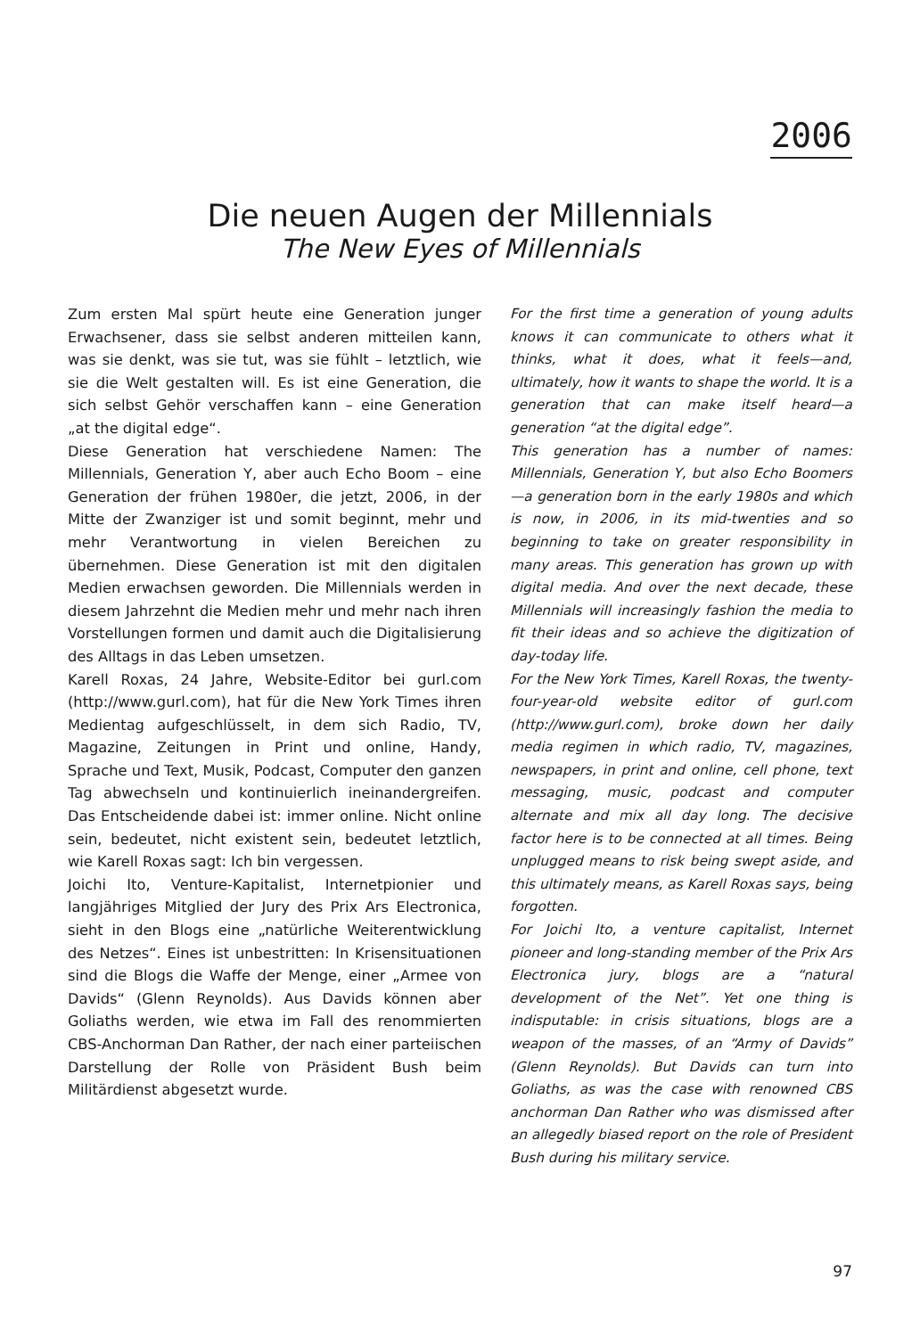2006
Die neuen Augen der Millennials
The New Eyes of Millennials
Zum ersten Mal spürt heute eine Generation junger Erwachsener, dass sie selbst anderen mitteilen kann, was sie denkt, was sie tut, was sie fühlt – letztlich, wie sie die Welt gestalten will. Es ist eine Generation, die sich selbst Gehör verschaffen kann – eine Generation „at the digital edge“.
Diese Generation hat verschiedene Namen: The Millennials, Generation Y, aber auch Echo Boom – eine Generation der frühen 1980er, die jetzt, 2006, in der Mitte der Zwanziger ist und somit beginnt, mehr und mehr Verantwortung in vielen Bereichen zu übernehmen. Diese Generation ist mit den digitalen Medien erwachsen geworden. Die Millennials werden in diesem Jahrzehnt die Medien mehr und mehr nach ihren Vorstellungen formen und damit auch die Digitalisierung des Alltags in das Leben umsetzen.
Karell Roxas, 24 Jahre, Website-Editor bei gurl.com (http://www.gurl.com), hat für die New York Times ihren Medientag aufgeschlüsselt, in dem sich Radio, TV, Magazine, Zeitungen in Print und online, Handy, Sprache und Text, Musik, Podcast, Computer den ganzen Tag abwechseln und kontinuierlich ineinandergreifen. Das Entscheidende dabei ist: immer online. Nicht online sein, bedeutet, nicht existent sein, bedeutet letztlich, wie Karell Roxas sagt: Ich bin vergessen.
Joichi Ito, Venture-Kapitalist, Internetpionier und langjähriges Mitglied der Jury des Prix Ars Electronica, sieht in den Blogs eine „natürliche Weiterentwicklung des Netzes“. Eines ist unbestritten: In Krisensituationen sind die Blogs die Waffe der Menge, einer „Armee von Davids“ (Glenn Reynolds). Aus Davids können aber Goliaths werden, wie etwa im Fall des renommierten CBS-Anchorman Dan Rather, der nach einer parteiischen Darstellung der Rolle von Präsident Bush beim Militärdienst abgesetzt wurde.
For the first time a generation of young adults knows it can communicate to others what it thinks, what it does, what it feels—and, ultimately, how it wants to shape the world. It is a generation that can make itself heard—a generation “at the digital edge”.
This generation has a number of names: Millennials, Generation Y, but also Echo Boomers—a generation born in the early 1980s and which is now, in 2006, in its mid-twenties and so beginning to take on greater responsibility in many areas. This generation has grown up with digital media. And over the next decade, these Millennials will increasingly fashion the media to fit their ideas and so achieve the digitization of day-today life.
For the New York Times, Karell Roxas, the twenty-four-year-old website editor of gurl.com (http://www.gurl.com), broke down her daily media regimen in which radio, TV, magazines, newspapers, in print and online, cell phone, text messaging, music, podcast and computer alternate and mix all day long. The decisive factor here is to be connected at all times. Being unplugged means to risk being swept aside, and this ultimately means, as Karell Roxas says, being forgotten.
For Joichi Ito, a venture capitalist, Internet pioneer and long-standing member of the Prix Ars Electronica jury, blogs are a “natural development of the Net”. Yet one thing is indisputable: in crisis situations, blogs are a weapon of the masses, of an “Army of Davids” (Glenn Reynolds). But Davids can turn into Goliaths, as was the case with renowned CBS anchorman Dan Rather who was dismissed after an allegedly biased report on the role of President Bush during his military service.
97